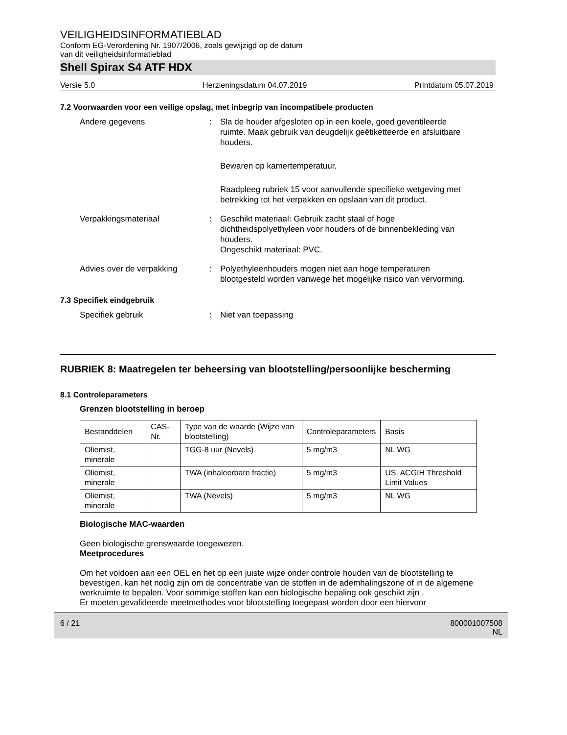VEILIGHEIDSINFORMATIEBLAD
Conform EG-Verordening Nr. 1907/2006, zoals gewijzigd op de datum
van dit veiligheidsinformatieblad
Shell Spirax S4 ATF HDX
Versie 5.0 Herzieningsdatum 04.07.2019 Printdatum 05.07.2019
7.2 Voorwaarden voor een veilige opslag, met inbegrip van incompatibele producten
Andere gegevens : Sla de houder afgesloten op in een koele, goed geventileerde ruimte. Maak gebruik van deugdelijk geëtiketteerde en afsluitbare houders.
Bewaren op kamertemperatuur.
Raadpleeg rubriek 15 voor aanvullende specifieke wetgeving met betrekking tot het verpakken en opslaan van dit product.
Verpakkingsmateriaal : Geschikt materiaal: Gebruik zacht staal of hoge dichtheidspolyethyleen voor houders of de binnenbekleding van houders.
Ongeschikt materiaal: PVC.
Advies over de verpakking : Polyethyleenhouders mogen niet aan hoge temperaturen blootgesteld worden vanwege het mogelijke risico van vervorming.
7.3 Specifiek eindgebruik
Specifiek gebruik : Niet van toepassing
RUBRIEK 8: Maatregelen ter beheersing van blootstelling/persoonlijke bescherming
8.1 Controleparameters
Grenzen blootstelling in beroep
| Bestanddelen | CAS-Nr. | Type van de waarde (Wijze van blootstelling) | Controleparameters | Basis |
| Oliemist, minerale | | TGG-8 uur (Nevels) | 5 mg/m3 | NL WG |
| Oliemist, minerale | | TWA (inhaleerbare fractie) | 5 mg/m3 | US. ACGIH Threshold Limit Values |
| Oliemist, minerale | | TWA (Nevels) | 5 mg/m3 | NL WG |
Biologische MAC-waarden
Geen biologische grenswaarde toegewezen.
Meetprocedures
Om het voldoen aan een OEL en het op een juiste wijze onder controle houden van de blootstelling te bevestigen, kan het nodig zijn om de concentratie van de stoffen in de ademhalingszone of in de algemene werkruimte te bepalen. Voor sommige stoffen kan een biologische bepaling ook geschikt zijn .
Er moeten gevalideerde meetmethodes voor blootstelling toegepast worden door een hiervoor
6 / 21 800001007508
NL